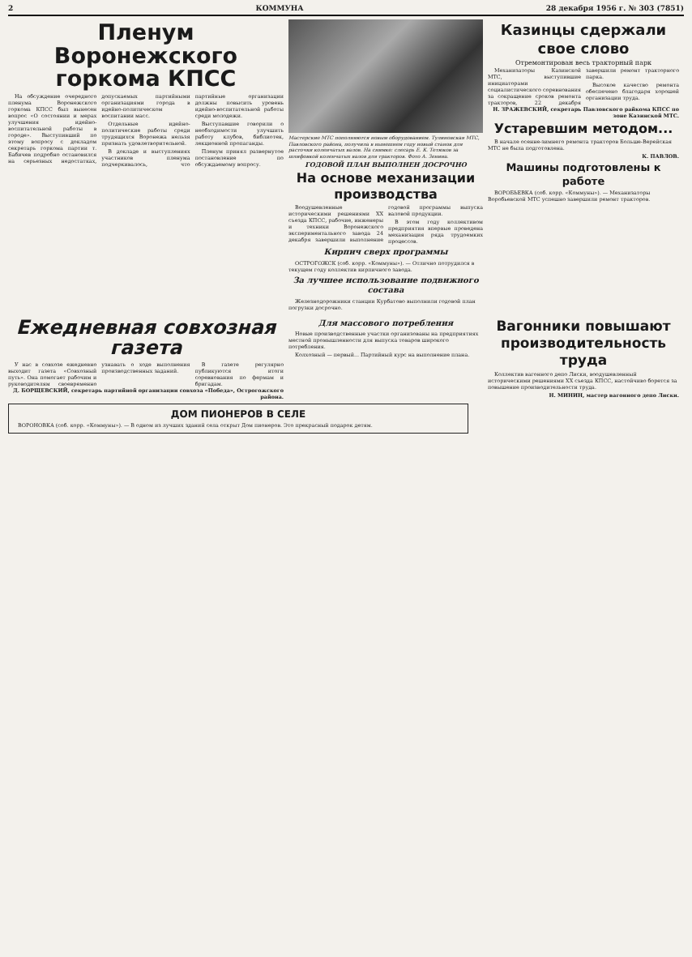2 КОММУНА 28 декабря 1956 г. № 303 (7851)
Пленум Воронежского горкома КПСС
На обсуждение очередного пленума Воронежского горкома КПСС был вынесен вопрос «О состоянии и мерах улучшения идейно-воспитательной работы в городе». Выступивший по этому вопросу с докладом секретарь горкома партии т. Бабичев подробно остановился на серьезных недостатках, допускаемых партийными организациями города в идейно-политическом воспитании масс.
Отдельные идейно-политические работы среди трудящихся Воронежа нельзя признать удовлетворительной.
В докладе и выступлениях участников пленума подчеркивалось, что партийные организации должны повысить уровень идейно-воспитательной работы среди молодежи.
Выступавшие говорили о необходимости улучшить работу клубов, библиотек, лекционной пропаганды.
Пленум принял развернутое постановление по обсуждаемому вопросу.
Мастерские МТС пополняются новым оборудованием. Тулиновская МТС, Павловского района, получила в нынешнем году новый станок для расточки коленчатых валов. На снимке: слесарь Е. К. Тетюков за шлифовкой коленчатых валов для тракторов. Фото А. Зенина.
ГОДОВОЙ ПЛАН ВЫПОЛНЕН ДОСРОЧНО
На основе механизации производства
Воодушевленные историческими решениями XX съезда КПСС, рабочие, инженеры и техники Воронежского экспериментального завода 24 декабря завершили выполнение годовой программы выпуска валовой продукции.
В этом году коллективом предприятия впервые проведена механизация ряда трудоемких процессов.
Кирпич сверх программы
ОСТРОГОЖСК (соб. корр. «Коммуны»). — Отлично потрудился в текущем году коллектив кирпичного завода.
За лучшее использование подвижного состава
Железнодорожники станции Курбатово выполнили годовой план погрузки досрочно.
Казинцы сдержали свое слово
Отремонтирован весь тракторный парк
Механизаторы Казинской МТС, выступившие инициаторами социалистического соревнования за сокращение сроков ремонта тракторов, 22 декабря завершили ремонт тракторного парка.
Высокое качество ремонта обеспечено благодаря хорошей организации труда.
Н. ЗРАЖЕВСКИЙ, секретарь Павловского райкома КПСС по зоне Казинской МТС.
Устаревшим методом...
В начале осенне-зимнего ремонта тракторов Больше-Верейская МТС не была подготовлена.
К. ПАВЛОВ.
Машины подготовлены к работе
ВОРОБЬЕВКА (соб. корр. «Коммуны»). — Механизаторы Воробьевской МТС успешно завершили ремонт тракторов.
Ежедневная совхозная газета
У нас в совхозе ежедневно выходит газета «Совхозный путь». Она помогает рабочим и руководителям своевременно узнавать о ходе выполнения производственных заданий.
В газете регулярно публикуются итоги соревнования по фермам и бригадам.
Д. БОРЩЕВСКИЙ, секретарь партийной организации совхоза «Победа», Острогожского района.
Для массового потребления
Новые производственные участки организованы на предприятиях местной промышленности для выпуска товаров широкого потребления.
Колхозный — первый... Партийный курс на выполнение плана.
Вагонники повышают производительность труда
Коллектив вагонного депо Лиски, воодушевленный историческими решениями XX съезда КПСС, настойчиво борется за повышение производительности труда.
Н. МИНИН, мастер вагонного депо Лиски.
ДОМ ПИОНЕРОВ В СЕЛЕ
ВОРОНОВКА (соб. корр. «Коммуны»). — В одном из лучших зданий села открыт Дом пионеров. Это прекрасный подарок детям.